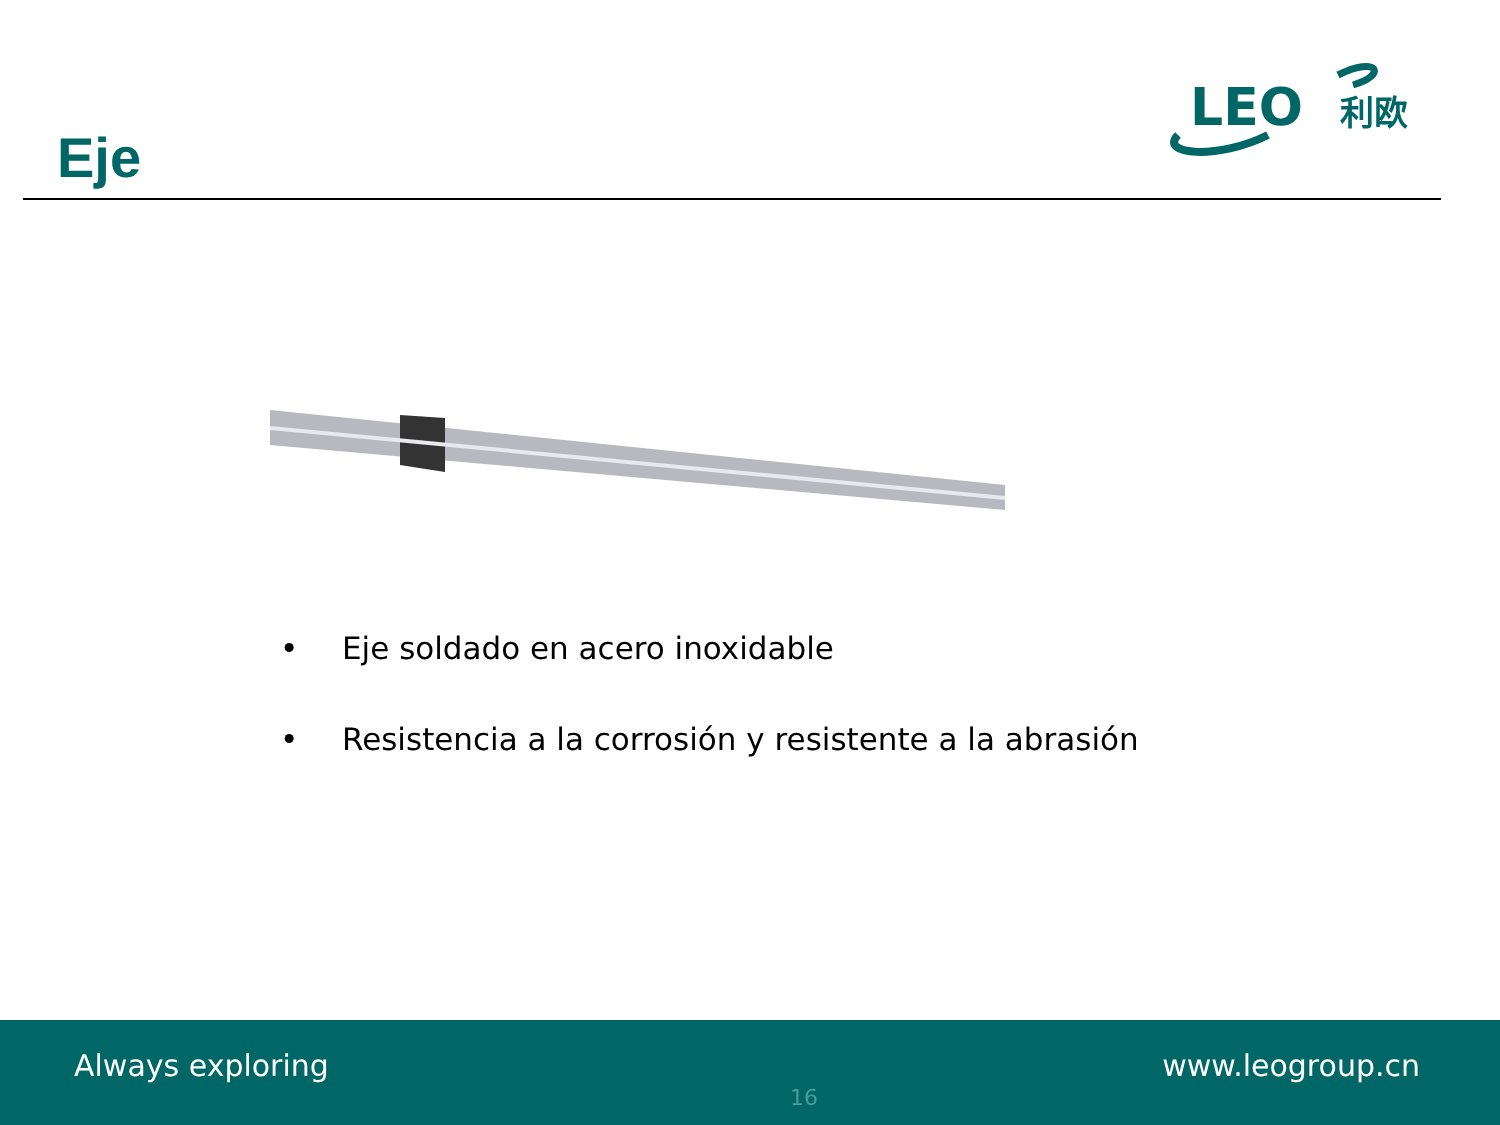Eje
LEO
利欧
• Eje soldado en acero inoxidable
• Resistencia a la corrosión y resistente a la abrasión
Always exploring
16
www.leogroup.cn